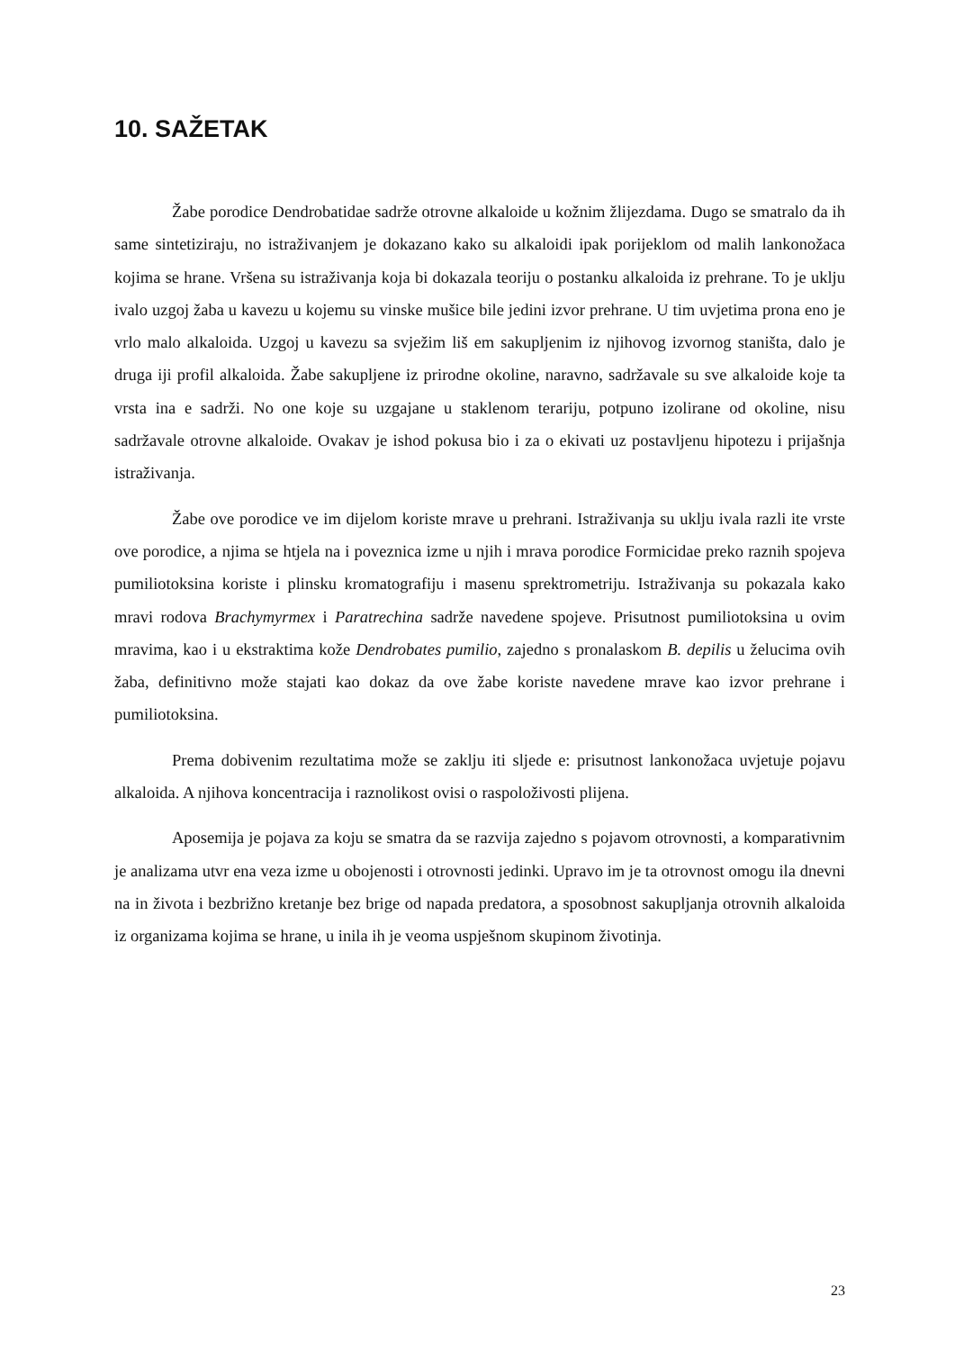10. SAŽETAK
Žabe porodice Dendrobatidae sadrže otrovne alkaloide u kožnim žlijezdama. Dugo se smatralo da ih same sintetiziraju, no istraživanjem je dokazano kako su alkaloidi ipak porijeklom od malih lankonožaca kojima se hrane. Vršena su istraživanja koja bi dokazala teoriju o postanku alkaloida iz prehrane. To je uklju ivalo uzgoj žaba u kavezu u kojemu su vinske mušice bile jedini izvor prehrane. U tim uvjetima prona eno je vrlo malo alkaloida. Uzgoj u kavezu sa svježim liš em sakupljenim iz njihovog izvornog staništa, dalo je druga iji profil alkaloida. Žabe sakupljene iz prirodne okoline, naravno, sadržavale su sve alkaloide koje ta vrsta ina e sadrži. No one koje su uzgajane u staklenom terariju, potpuno izolirane od okoline, nisu sadržavale otrovne alkaloide. Ovakav je ishod pokusa bio i za o ekivati uz postavljenu hipotezu i prijašnja istraživanja.
Žabe ove porodice ve im dijelom koriste mrave u prehrani. Istraživanja su uklju ivala razli ite vrste ove porodice, a njima se htjela na i poveznica izme u njih i mrava porodice Formicidae preko raznih spojeva pumiliotoksina koriste i plinsku kromatografiju i masenu sprektrometriju. Istraživanja su pokazala kako mravi rodova Brachymyrmex i Paratrechina sadrže navedene spojeve. Prisutnost pumiliotoksina u ovim mravima, kao i u ekstraktima kože Dendrobates pumilio, zajedno s pronalaskom B. depilis u želucima ovih žaba, definitivno može stajati kao dokaz da ove žabe koriste navedene mrave kao izvor prehrane i pumiliotoksina.
Prema dobivenim rezultatima može se zaklju iti sljede e: prisutnost lankonožaca uvjetuje pojavu alkaloida. A njihova koncentracija i raznolikost ovisi o raspoloživosti plijena.
Aposemija je pojava za koju se smatra da se razvija zajedno s pojavom otrovnosti, a komparativnim je analizama utvr ena veza izme u obojenosti i otrovnosti jedinki. Upravo im je ta otrovnost omogu ila dnevni na in života i bezbrižno kretanje bez brige od napada predatora, a sposobnost sakupljanja otrovnih alkaloida iz organizama kojima se hrane, u inila ih je veoma uspješnom skupinom životinja.
23